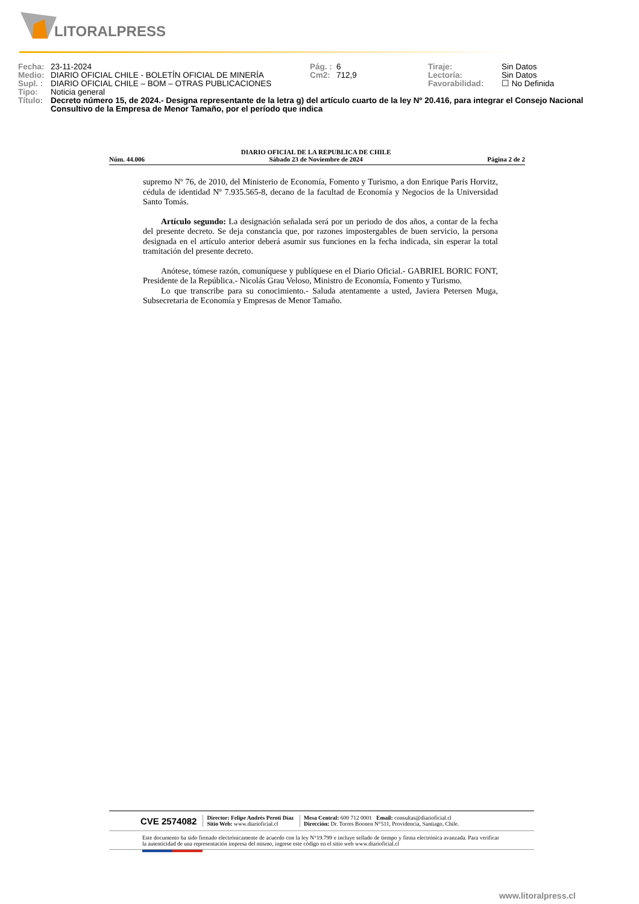LITORALPRESS
| Fecha: | 23-11-2024 | Pág. : | 6 | Tiraje: | Sin Datos |
| Medio: | DIARIO OFICIAL CHILE - BOLETÍN OFICIAL DE MINERÍA | Cm2: | 712,9 | Lectoría: | Sin Datos |
| Supl. : | DIARIO OFICIAL CHILE – BOM – OTRAS PUBLICACIONES | | | Favorabilidad: | ☐ No Definida |
| Tipo: | Noticia general | | | | |
| Título: | Decreto número 15, de 2024.- Designa representante de la letra g) del artículo cuarto de la ley Nº 20.416, para integrar el Consejo Nacional Consultivo de la Empresa de Menor Tamaño, por el período que indica | | | | |
Núm. 44.006 DIARIO OFICIAL DE LA REPUBLICA DE CHILE
Sábado 23 de Noviembre de 2024 Página 2 de 2
supremo Nº 76, de 2010, del Ministerio de Economía, Fomento y Turismo, a don Enrique Paris Horvitz, cédula de identidad Nº 7.935.565-8, decano de la facultad de Economía y Negocios de la Universidad Santo Tomás.
Artículo segundo: La designación señalada será por un periodo de dos años, a contar de la fecha del presente decreto. Se deja constancia que, por razones impostergables de buen servicio, la persona designada en el artículo anterior deberá asumir sus funciones en la fecha indicada, sin esperar la total tramitación del presente decreto.
Anótese, tómese razón, comuníquese y publíquese en el Diario Oficial.- GABRIEL BORIC FONT, Presidente de la República.- Nicolás Grau Veloso, Ministro de Economía, Fomento y Turismo.
Lo que transcribe para su conocimiento.- Saluda atentamente a usted, Javiera Petersen Muga, Subsecretaria de Economía y Empresas de Menor Tamaño.
CVE 2574082 Director: Felipe Andrés Peroti Díaz
Sitio Web: www.diarioficial.cl Mesa Central: 600 712 0001 Email: consultas@diarioficial.cl
Dirección: Dr. Torres Boonen N°511, Providencia, Santiago, Chile.
Este documento ha sido firmado electrónicamente de acuerdo con la ley N°19.799 e incluye sellado de tiempo y firma electrónica avanzada. Para verificar la autenticidad de una representación impresa del mismo, ingrese este código en el sitio web www.diarioficial.cl
www.litoralpress.cl